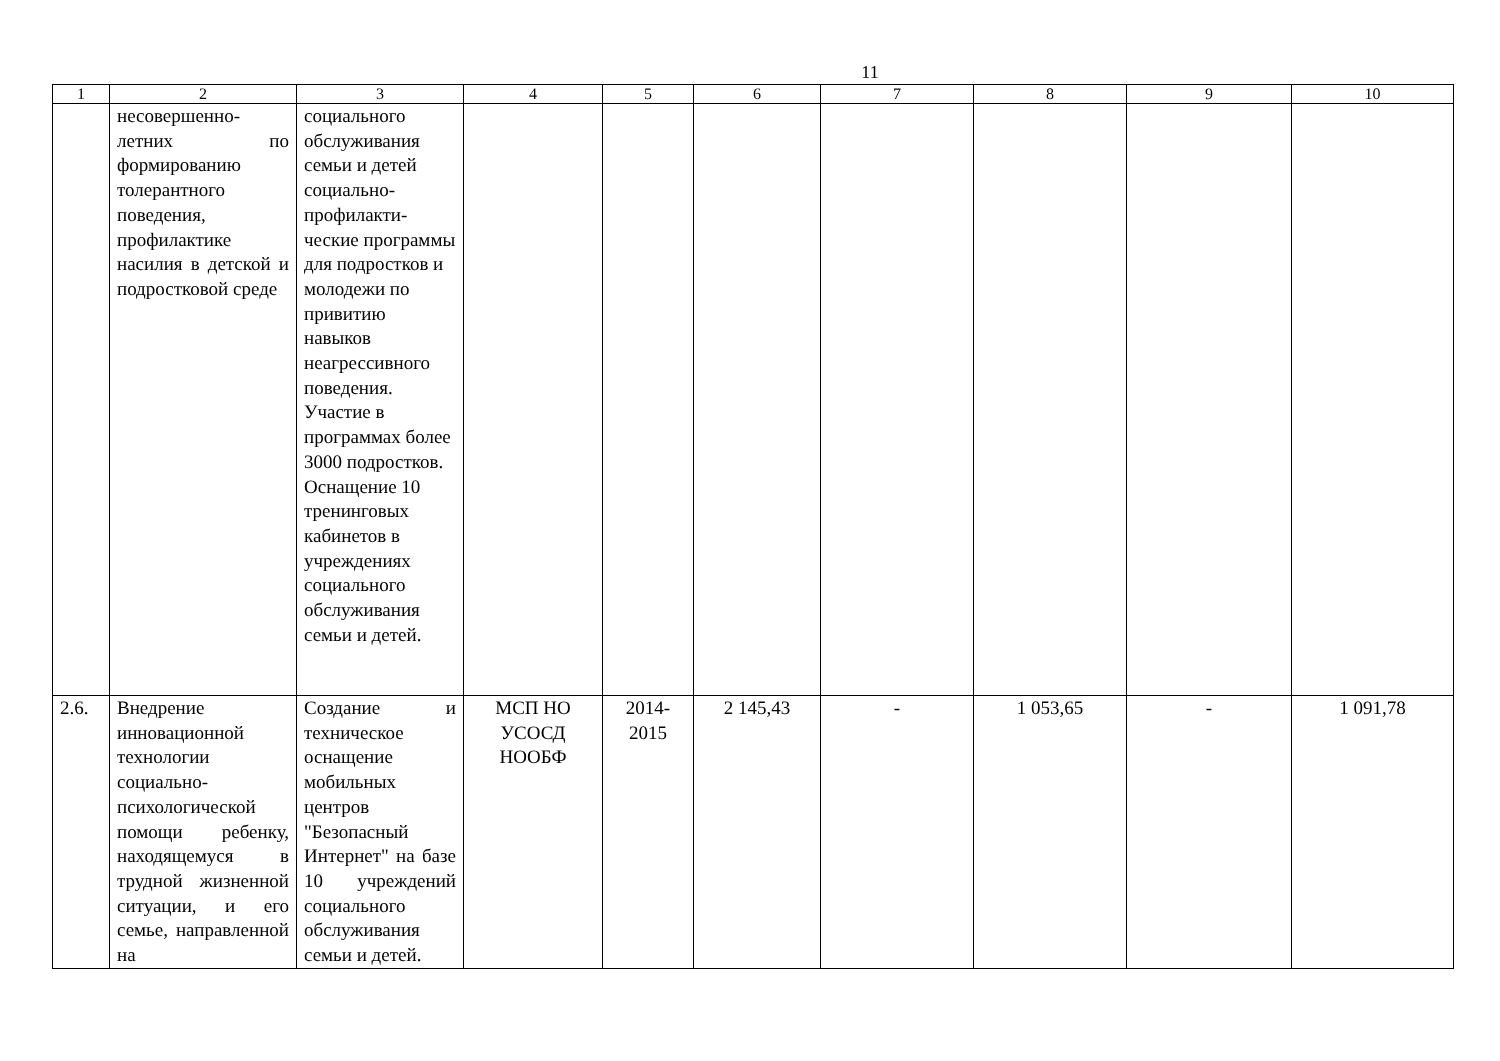11
| 1 | 2 | 3 | 4 | 5 | 6 | 7 | 8 | 9 | 10 |
| --- | --- | --- | --- | --- | --- | --- | --- | --- | --- |
| | несовершенно-летних по формированию толерантного поведения, профилактике насилия в детской и подростковой среде | социального обслуживания семьи и детей социально-профилакти-ческие программы для подростков и молодежи по привитию навыков неагрессивного поведения. Участие в программах более 3000 подростков. Оснащение 10 тренинговых кабинетов в учреждениях социального обслуживания семьи и детей. | | | | | | | |
| 2.6. | Внедрение инновационной технологии социально-психологической помощи ребенку, находящемуся в трудной жизненной ситуации, и его семье, направленной на | Создание и техническое оснащение мобильных центров "Безопасный Интернет" на базе 10 учреждений социального обслуживания семьи и детей. | МСП НО УСОСД НООБФ | 2014-2015 | 2 145,43 | - | 1 053,65 | - | 1 091,78 |